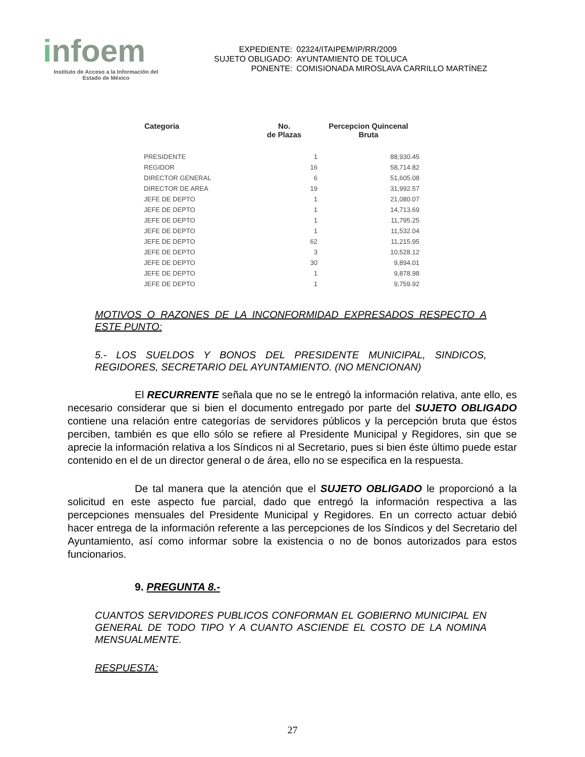infoem
Instituto de Acceso a la Información del
Estado de México
| EXPEDIENTE: | 02324/ITAIPEM/IP/RR/2009 |
| SUJETO OBLIGADO: | AYUNTAMIENTO DE TOLUCA |
| PONENTE: | COMISIONADA MIROSLAVA CARRILLO MARTÍNEZ |
| Categoria | No. de Plazas | Percepcion Quincenal Bruta |
| --- | --- | --- |
| PRESIDENTE | 1 | 88,930.45 |
| REGIDOR | 16 | 58,714.82 |
| DIRECTOR GENERAL | 6 | 51,605.08 |
| DIRECTOR DE AREA | 19 | 31,992.57 |
| JEFE DE DEPTO | 1 | 21,080.07 |
| JEFE DE DEPTO | 1 | 14,713.69 |
| JEFE DE DEPTO | 1 | 11,795.25 |
| JEFE DE DEPTO | 1 | 11,532.04 |
| JEFE DE DEPTO | 62 | 11,215.95 |
| JEFE DE DEPTO | 3 | 10,528.12 |
| JEFE DE DEPTO | 30 | 9,894.01 |
| JEFE DE DEPTO | 1 | 9,878.98 |
| JEFE DE DEPTO | 1 | 9,759.92 |
MOTIVOS O RAZONES DE LA INCONFORMIDAD EXPRESADOS RESPECTO A ESTE PUNTO:
5.- LOS SUELDOS Y BONOS DEL PRESIDENTE MUNICIPAL, SINDICOS, REGIDORES, SECRETARIO DEL AYUNTAMIENTO. (NO MENCIONAN)
El RECURRENTE señala que no se le entregó la información relativa, ante ello, es necesario considerar que si bien el documento entregado por parte del SUJETO OBLIGADO contiene una relación entre categorías de servidores públicos y la percepción bruta que éstos perciben, también es que ello sólo se refiere al Presidente Municipal y Regidores, sin que se aprecie la información relativa a los Síndicos ni al Secretario, pues si bien éste último puede estar contenido en el de un director general o de área, ello no se especifica en la respuesta.
De tal manera que la atención que el SUJETO OBLIGADO le proporcionó a la solicitud en este aspecto fue parcial, dado que entregó la información respectiva a las percepciones mensuales del Presidente Municipal y Regidores. En un correcto actuar debió hacer entrega de la información referente a las percepciones de los Síndicos y del Secretario del Ayuntamiento, así como informar sobre la existencia o no de bonos autorizados para estos funcionarios.
9. PREGUNTA 8.-
CUANTOS SERVIDORES PUBLICOS CONFORMAN EL GOBIERNO MUNICIPAL EN GENERAL DE TODO TIPO Y A CUANTO ASCIENDE EL COSTO DE LA NOMINA MENSUALMENTE.
RESPUESTA:
27